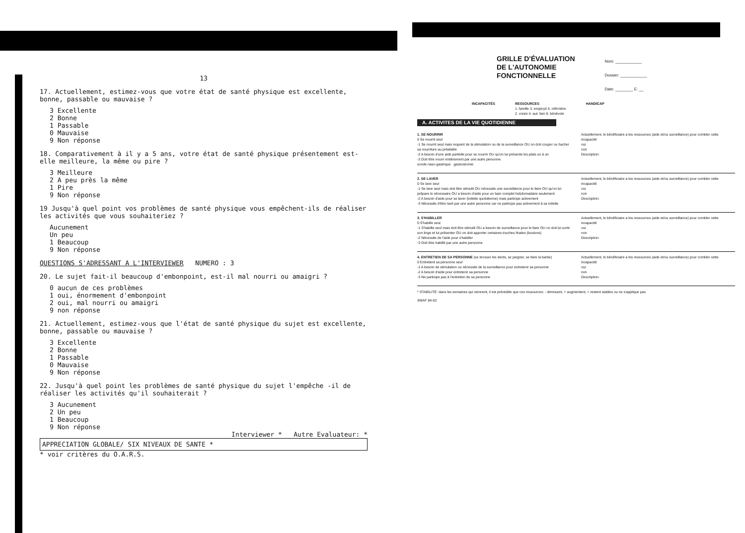13
17. Actuellement, estimez-vous que votre état de santé physique est excellente, bonne, passable ou mauvaise ?
3 Excellente
2 Bonne
1 Passable
0 Mauvaise
9 Non réponse
18. Comparativement à il y a 5 ans, votre état de santé physique présentement est-elle meilleure, la même ou pire ?
3 Meilleure
2 A peu près la même
1 Pire
9 Non réponse
19 Jusqu'à quel point vos problèmes de santé physique vous empêchent-ils de réaliser les activités que vous souhaiteriez ?
Aucunement
Un peu
1 Beaucoup
9 Non réponse
QUESTIONS S'ADRESSANT A L'INTERVIEWER NUMERO : 3
20. Le sujet fait-il beaucoup d'embonpoint, est-il mal nourri ou amaigri ?
0 aucun de ces problèmes
1 oui, énormement d'embonpoint
2 oui, mal nourri ou amaigri
9 non réponse
21. Actuellement, estimez-vous que l'état de santé physique du sujet est excellente, bonne, passable ou mauvaise ?
3 Excellente
2 Bonne
1 Passable
0 Mauvaise
9 Non réponse
22. Jusqu'à quel point les problèmes de santé physique du sujet l'empêche -il de réaliser les activités qu'il souhaiterait ?
3 Aucunement
2 Un peu
1 Beaucoup
9 Non réponse
Interviewer * Autre Evaluateur: *
APPRECIATION GLOBALE/ SIX NIVEAUX DE SANTE *
* voir critères du O.A.R.S.
GRILLE D'ÉVALUATION
DE L'AUTONOMIE
FONCTIONNELLE
Nom: ____________
Dossier: ____________
Date: ________ E: __
INCAPACITÉS RESSOURCES
1. famille 3. employé 5. infirmière
2. voisin 4. aut. fam 6. bénévole HANDICAP
A. ACTIVITES DE LA VIE QUOTIDIENNE
1. SE NOURRIR
0 Se nourrit seul
-1 Se nourrit seul mais requiert de la stimulation ou de la surveillance OU on doit couper ou hacher sa nourriture au préalable
-2 A besoin d'une aide partielle pour se nourrir OU qu'on lui présente les plats un à un
-3 Doit être nourri entièrement par une autre personne
sonde naso-gastrique gastrostomie
Actuellement, le bénéficiaire a les ressources (aide et/ou surveillance) pour combler cette incapacité
oui
non
Description:
2. SE LAVER
0 Se lave seul
-1 Se lave seul mais doit être stimulé OU nécessite une surveillance pour le faire OU qu'on lui prépare le nécessaire OU a besoin d'aide pour un bain complet hebdomadaire seulement
-2 A besoin d'aide pour se laver (toilette quotidienne) mais participe activement
-3 Nécessite d'être lavé par une autre personne car ne participe pas activement à sa toilette
Actuellement, le bénéficiaire a les ressources (aide et/ou surveillance) pour combler cette incapacité
oui
non
Description:
3. S'HABILLER
0 S'habille seul
-1 S'habille seul mais doit être stimulé OU a besoin de surveillance pour le faire OU on doit lui sortir son linge et lui présenter OU on doit apporter certaines touches finales (boutons)
-2 Nécessite de l'aide pour s'habiller
-3 Doit être habillé par une autre personne
Actuellement, le bénéficiaire a les ressources (aide et/ou surveillance) pour combler cette incapacité
oui
non
Description:
4. ENTRETIEN DE SA PERSONNE (se brosser les dents, se peigner, se faire la barbe)
0 Entretient sa personne seul
-1 A besoin de stimulation ou nécessite de la surveillance pour entretenir sa personne
-2 A besoin d'aide pour entretenir sa personne
-3 Ne participe pas à l'entretien de sa personne
Actuellement, le bénéficiaire a les ressources (aide et/ou surveillance) pour combler cette incapacité
oui
non
Description:
* STABILITÉ: dans les semaines qui viennent, il est prévisible que ces ressources: - diminuent, + augmentent, = restent stables ou ne s'applique pas
SMAF 84-02